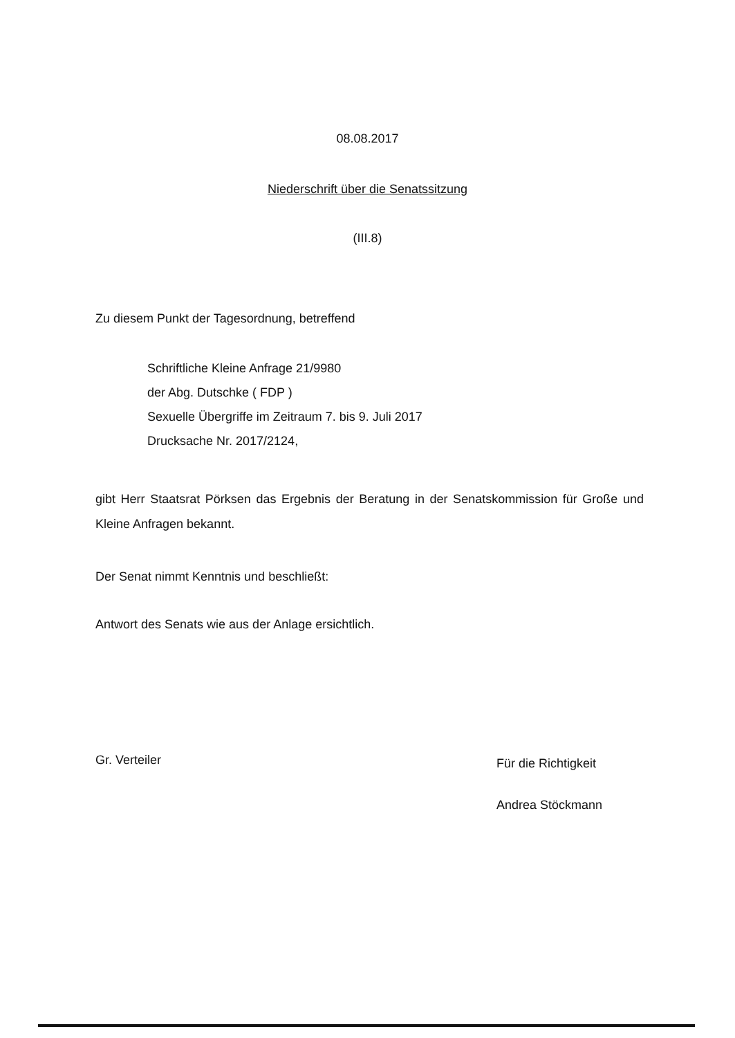08.08.2017
Niederschrift über die Senatssitzung
(III.8)
Zu diesem Punkt der Tagesordnung, betreffend
Schriftliche Kleine Anfrage 21/9980
der Abg. Dutschke ( FDP )
Sexuelle Übergriffe im Zeitraum 7. bis 9. Juli 2017
Drucksache Nr. 2017/2124,
gibt Herr Staatsrat Pörksen das Ergebnis der Beratung in der Senatskommission für Große und Kleine Anfragen bekannt.
Der Senat nimmt Kenntnis und beschließt:
Antwort des Senats wie aus der Anlage ersichtlich.
Gr. Verteiler
Für die Richtigkeit
Andrea Stöckmann